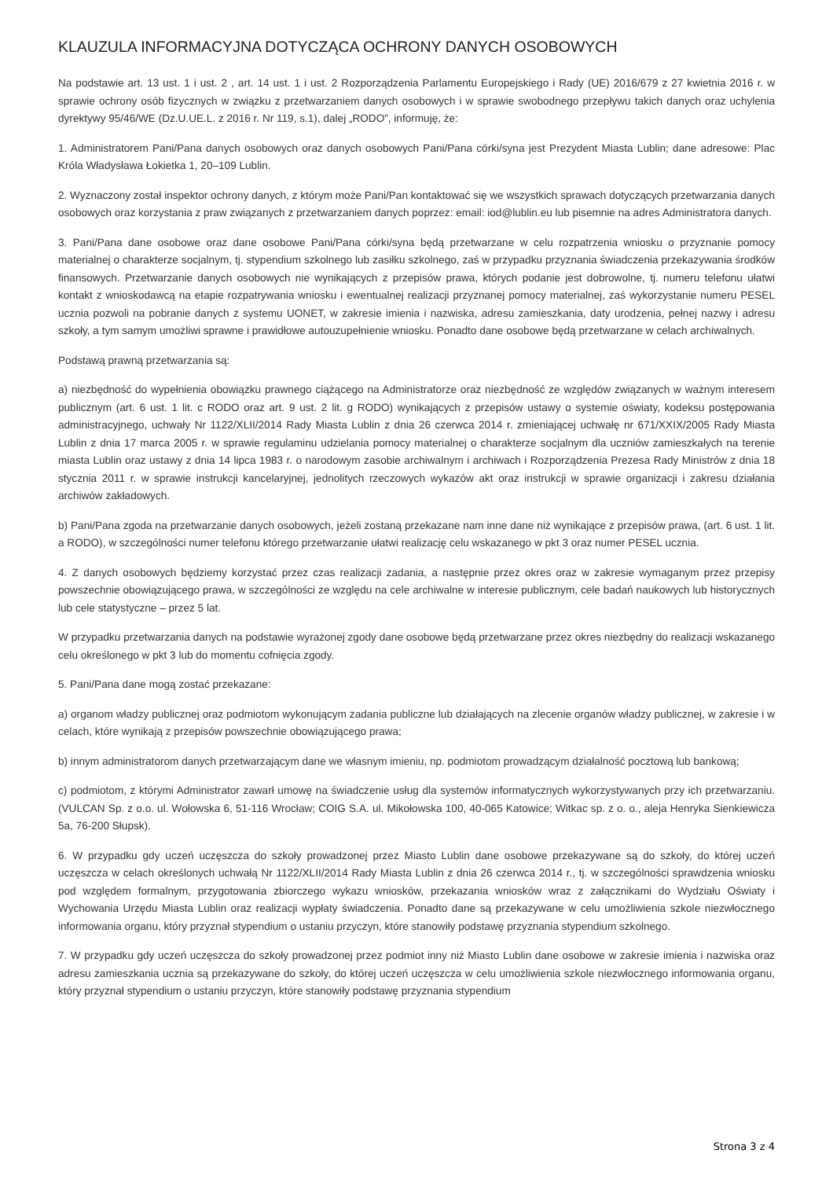KLAUZULA INFORMACYJNA DOTYCZĄCA OCHRONY DANYCH OSOBOWYCH
Na podstawie art. 13 ust. 1 i ust. 2 , art. 14 ust. 1 i ust. 2 Rozporządzenia Parlamentu Europejskiego i Rady (UE) 2016/679 z 27 kwietnia 2016 r. w sprawie ochrony osób fizycznych w związku z przetwarzaniem danych osobowych i w sprawie swobodnego przepływu takich danych oraz uchylenia dyrektywy 95/46/WE (Dz.U.UE.L. z 2016 r. Nr 119, s.1), dalej „RODO”, informuję, że:
1. Administratorem Pani/Pana danych osobowych oraz danych osobowych Pani/Pana córki/syna jest Prezydent Miasta Lublin; dane adresowe: Plac Króla Władysława Łokietka 1, 20–109 Lublin.
2. Wyznaczony został inspektor ochrony danych, z którym może Pani/Pan kontaktować się we wszystkich sprawach dotyczących przetwarzania danych osobowych oraz korzystania z praw związanych z przetwarzaniem danych poprzez: email: iod@lublin.eu lub pisemnie na adres Administratora danych.
3. Pani/Pana dane osobowe oraz dane osobowe Pani/Pana córki/syna będą przetwarzane w celu rozpatrzenia wniosku o przyznanie pomocy materialnej o charakterze socjalnym, tj. stypendium szkolnego lub zasiłku szkolnego, zaś w przypadku przyznania świadczenia przekazywania środków finansowych. Przetwarzanie danych osobowych nie wynikających z przepisów prawa, których podanie jest dobrowolne, tj. numeru telefonu ułatwi kontakt z wnioskodawcą na etapie rozpatrywania wniosku i ewentualnej realizacji przyznanej pomocy materialnej, zaś wykorzystanie numeru PESEL ucznia pozwoli na pobranie danych z systemu UONET, w zakresie imienia i nazwiska, adresu zamieszkania, daty urodzenia, pełnej nazwy i adresu szkoły, a tym samym umożliwi sprawne i prawidłowe autouzupełnienie wniosku. Ponadto dane osobowe będą przetwarzane w celach archiwalnych.
Podstawą prawną przetwarzania są:
a) niezbędność do wypełnienia obowiązku prawnego ciążącego na Administratorze oraz niezbędność ze względów związanych w ważnym interesem publicznym (art. 6 ust. 1 lit. c RODO oraz art. 9 ust. 2 lit. g RODO) wynikających z przepisów ustawy o systemie oświaty, kodeksu postępowania administracyjnego, uchwały Nr 1122/XLII/2014 Rady Miasta Lublin z dnia 26 czerwca 2014 r. zmieniającej uchwałę nr 671/XXIX/2005 Rady Miasta Lublin z dnia 17 marca 2005 r. w sprawie regulaminu udzielania pomocy materialnej o charakterze socjalnym dla uczniów zamieszkałych na terenie miasta Lublin oraz ustawy z dnia 14 lipca 1983 r. o narodowym zasobie archiwalnym i archiwach i Rozporządzenia Prezesa Rady Ministrów z dnia 18 stycznia 2011 r. w sprawie instrukcji kancelaryjnej, jednolitych rzeczowych wykazów akt oraz instrukcji w sprawie organizacji i zakresu działania archiwów zakładowych.
b) Pani/Pana zgoda na przetwarzanie danych osobowych, jeżeli zostaną przekazane nam inne dane niż wynikające z przepisów prawa, (art. 6 ust. 1 lit. a RODO), w szczególności numer telefonu którego przetwarzanie ułatwi realizację celu wskazanego w pkt 3 oraz numer PESEL ucznia.
4. Z danych osobowych będziemy korzystać przez czas realizacji zadania, a następnie przez okres oraz w zakresie wymaganym przez przepisy powszechnie obowiązującego prawa, w szczególności ze względu na cele archiwalne w interesie publicznym, cele badań naukowych lub historycznych lub cele statystyczne – przez 5 lat.
W przypadku przetwarzania danych na podstawie wyrażonej zgody dane osobowe będą przetwarzane przez okres niezbędny do realizacji wskazanego celu określonego w pkt 3 lub do momentu cofnięcia zgody.
5. Pani/Pana dane mogą zostać przekazane:
a) organom władzy publicznej oraz podmiotom wykonującym zadania publiczne lub działających na zlecenie organów władzy publicznej, w zakresie i w celach, które wynikają z przepisów powszechnie obowiązującego prawa;
b) innym administratorom danych przetwarzającym dane we własnym imieniu, np. podmiotom prowadzącym działalność pocztową lub bankową;
c) podmiotom, z którymi Administrator zawarł umowę na świadczenie usług dla systemów informatycznych wykorzystywanych przy ich przetwarzaniu. (VULCAN Sp. z o.o. ul. Wołowska 6, 51-116 Wrocław; COIG S.A. ul. Mikołowska 100, 40-065 Katowice; Witkac sp. z o. o., aleja Henryka Sienkiewicza 5a, 76-200 Słupsk).
6. W przypadku gdy uczeń uczęszcza do szkoły prowadzonej przez Miasto Lublin dane osobowe przekazywane są do szkoły, do której uczeń uczęszcza w celach określonych uchwałą Nr 1122/XLII/2014 Rady Miasta Lublin z dnia 26 czerwca 2014 r., tj. w szczególności sprawdzenia wniosku pod względem formalnym, przygotowania zbiorczego wykazu wniosków, przekazania wniosków wraz z załącznikami do Wydziału Oświaty i Wychowania Urzędu Miasta Lublin oraz realizacji wypłaty świadczenia. Ponadto dane są przekazywane w celu umożliwienia szkole niezwłocznego informowania organu, który przyznał stypendium o ustaniu przyczyn, które stanowiły podstawę przyznania stypendium szkolnego.
7. W przypadku gdy uczeń uczęszcza do szkoły prowadzonej przez podmiot inny niż Miasto Lublin dane osobowe w zakresie imienia i nazwiska oraz adresu zamieszkania ucznia są przekazywane do szkoły, do której uczeń uczęszcza w celu umożliwienia szkole niezwłocznego informowania organu, który przyznał stypendium o ustaniu przyczyn, które stanowiły podstawę przyznania stypendium
Strona 3 z 4